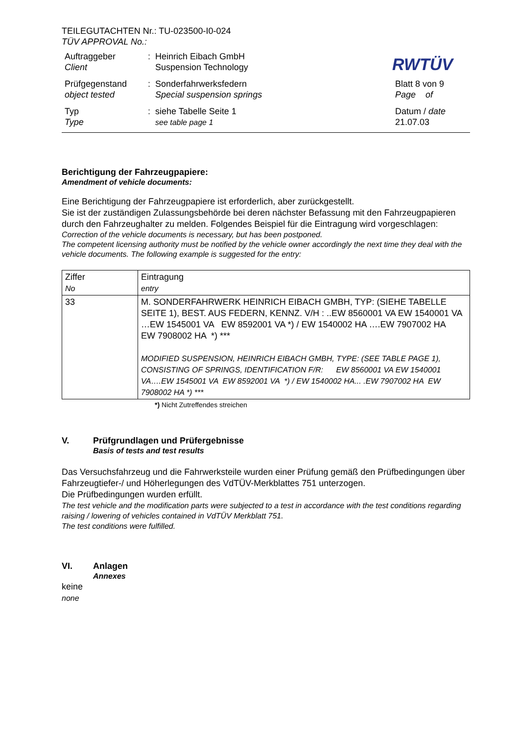TEILEGUTACHTEN Nr.: TU-023500-I0-024
TÜV APPROVAL No.:
RWTÜV
| Auftraggeber Client | : | Heinrich Eibach GmbH Suspension Technology | |
| Prüfgegenstand object tested | : | Sonderfahrwerksfedern Special suspension springs | Blatt 8 von 9 Page of |
| Typ Type | : | siehe Tabelle Seite 1 see table page 1 | Datum / date 21.07.03 |
Berichtigung der Fahrzeugpapiere:
Amendment of vehicle documents:
Eine Berichtigung der Fahrzeugpapiere ist erforderlich, aber zurückgestellt.
Sie ist der zuständigen Zulassungsbehörde bei deren nächster Befassung mit den Fahrzeugpapieren durch den Fahrzeughalter zu melden. Folgendes Beispiel für die Eintragung wird vorgeschlagen:
Correction of the vehicle documents is necessary, but has been postponed.
The competent licensing authority must be notified by the vehicle owner accordingly the next time they deal with the vehicle documents. The following example is suggested for the entry:
| Ziffer No | Eintragung entry |
| 33 | M. SONDERFAHRWERK HEINRICH EIBACH GMBH, TYP: (SIEHE TABELLE SEITE 1), BEST. AUS FEDERN, KENNZ. V/H : ..EW 8560001 VA EW 1540001 VA …EW 1545001 VA EW 8592001 VA *) / EW 1540002 HA ….EW 7907002 HA EW 7908002 HA *) *** MODIFIED SUSPENSION, HEINRICH EIBACH GMBH, TYPE: (SEE TABLE PAGE 1), CONSISTING OF SPRINGS, IDENTIFICATION F/R: EW 8560001 VA EW 1540001 VA….EW 1545001 VA EW 8592001 VA *) / EW 1540002 HA... .EW 7907002 HA EW 7908002 HA *) *** |
*) Nicht Zutreffendes streichen
V.
Prüfgrundlagen und Prüfergebnisse
Basis of tests and test results
Das Versuchsfahrzeug und die Fahrwerksteile wurden einer Prüfung gemäß den Prüfbedingungen über Fahrzeugtiefer-/ und Höherlegungen des VdTÜV-Merkblattes 751 unterzogen.
Die Prüfbedingungen wurden erfüllt.
The test vehicle and the modification parts were subjected to a test in accordance with the test conditions regarding raising / lowering of vehicles contained in VdTÜV Merkblatt 751.
The test conditions were fulfilled.
VI.
Anlagen
Annexes
keine
none